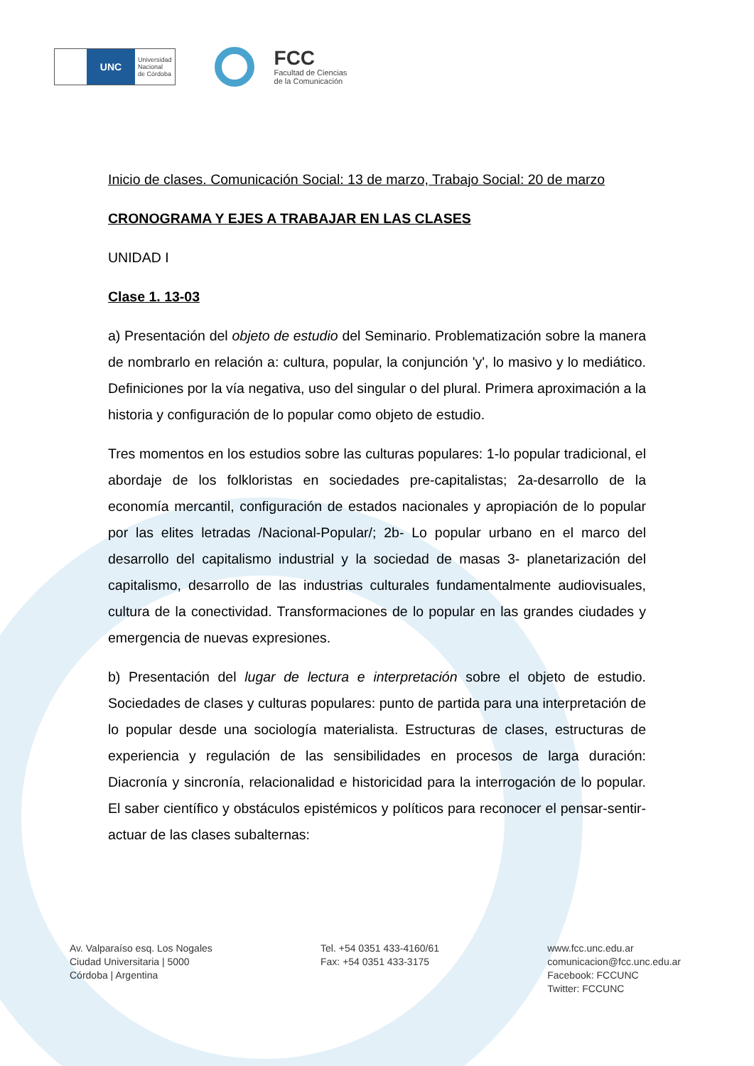UNC
Universidad
Nacional
de Córdoba
FCC
Facultad de Ciencias
de la Comunicación
Inicio de clases. Comunicación Social: 13 de marzo, Trabajo Social: 20 de marzo
CRONOGRAMA Y EJES A TRABAJAR EN LAS CLASES
UNIDAD I
Clase 1. 13-03
a) Presentación del objeto de estudio del Seminario. Problematización sobre la manera de nombrarlo en relación a: cultura, popular, la conjunción 'y', lo masivo y lo mediático. Definiciones por la vía negativa, uso del singular o del plural. Primera aproximación a la historia y configuración de lo popular como objeto de estudio.
Tres momentos en los estudios sobre las culturas populares: 1-lo popular tradicional, el abordaje de los folkloristas en sociedades pre-capitalistas; 2a-desarrollo de la economía mercantil, configuración de estados nacionales y apropiación de lo popular por las elites letradas /Nacional-Popular/; 2b- Lo popular urbano en el marco del desarrollo del capitalismo industrial y la sociedad de masas 3- planetarización del capitalismo, desarrollo de las industrias culturales fundamentalmente audiovisuales, cultura de la conectividad. Transformaciones de lo popular en las grandes ciudades y emergencia de nuevas expresiones.
b) Presentación del lugar de lectura e interpretación sobre el objeto de estudio. Sociedades de clases y culturas populares: punto de partida para una interpretación de lo popular desde una sociología materialista. Estructuras de clases, estructuras de experiencia y regulación de las sensibilidades en procesos de larga duración: Diacronía y sincronía, relacionalidad e historicidad para la interrogación de lo popular. El saber científico y obstáculos epistémicos y políticos para reconocer el pensar-sentir-actuar de las clases subalternas:
Av. Valparaíso esq. Los Nogales
Ciudad Universitaria | 5000
Córdoba | Argentina
Tel. +54 0351 433-4160/61
Fax: +54 0351 433-3175
www.fcc.unc.edu.ar
comunicacion@fcc.unc.edu.ar
Facebook: FCCUNC
Twitter: FCCUNC